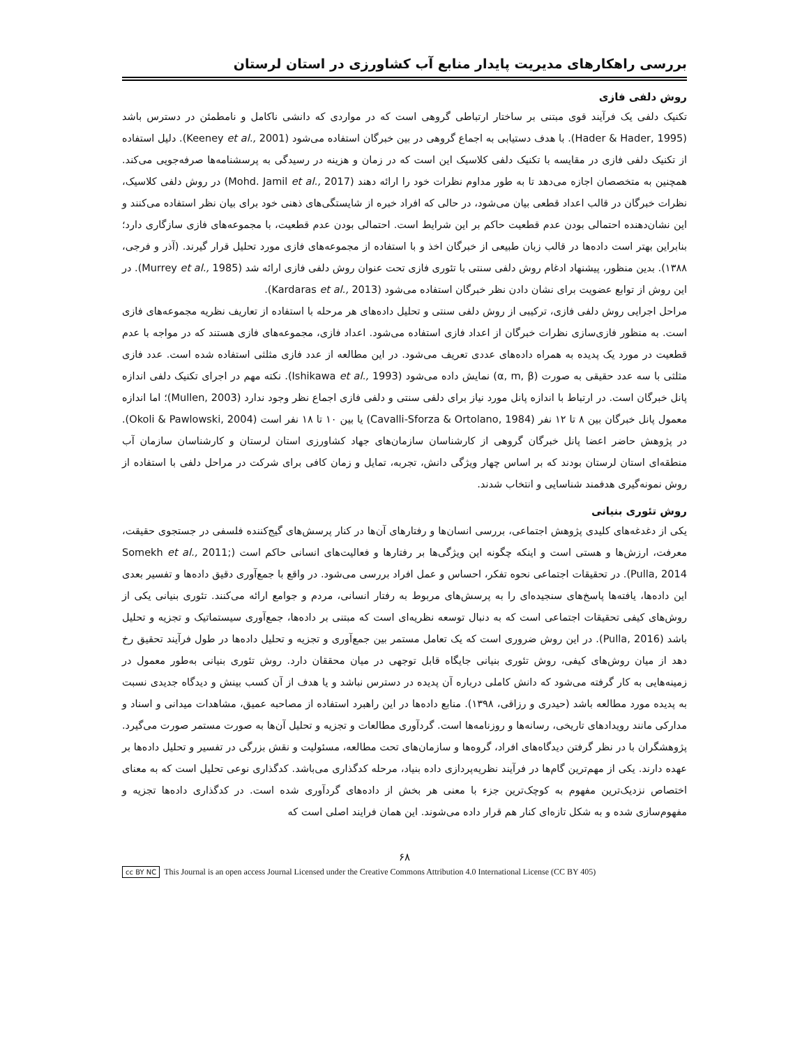بررسی راهکارهای مدیریت پایدار منابع آب کشاورزی در استان لرستان
روش دلفی فازی
تکنیک دلفی یک فرآیند قوی مبتنی بر ساختار ارتباطی گروهی است که در مواردی که دانشی ناکامل و نامطمئن در دسترس باشد (Hader & Hader, 1995). با هدف دستیابی به اجماع گروهی در بین خبرگان استفاده می‌شود (Keeney et al., 2001). دلیل استفاده از تکنیک دلفی فازی در مقایسه با تکنیک دلفی کلاسیک این است که در زمان و هزینه در رسیدگی به پرسشنامه‌ها صرفه‌جویی می‌کند. همچنین به متخصصان اجازه می‌دهد تا به طور مداوم نظرات خود را ارائه دهند (Mohd. Jamil et al., 2017) در روش دلفی کلاسیک، نظرات خبرگان در قالب اعداد قطعی بیان می‌شود، در حالی که افراد خبره از شایستگی‌های ذهنی خود برای بیان نظر استفاده می‌کنند و این نشان‌دهنده احتمالی بودن عدم قطعیت حاکم بر این شرایط است. احتمالی بودن عدم قطعیت، با مجموعه‌های فازی سازگاری دارد؛ بنابراین بهتر است داده‌ها در قالب زبان طبیعی از خبرگان اخذ و با استفاده از مجموعه‌های فازی مورد تحلیل قرار گیرند. (آذر و فرجی، ۱۳۸۸). بدین منظور، پیشنهاد ادغام روش دلفی سنتی با تئوری فازی تحت عنوان روش دلفی فازی ارائه شد (Murrey et al., 1985). در این روش از توابع عضویت برای نشان دادن نظر خبرگان استفاده می‌شود (Kardaras et al., 2013).
مراحل اجرایی روش دلفی فازی، ترکیبی از روش دلفی سنتی و تحلیل داده‌های هر مرحله با استفاده از تعاریف نظریه مجموعه‌های فازی است. به منظور فازی‌سازی نظرات خبرگان از اعداد فازی استفاده می‌شود. اعداد فازی، مجموعه‌های فازی هستند که در مواجه با عدم قطعیت در مورد یک پدیده به همراه داده‌های عددی تعریف می‌شود. در این مطالعه از عدد فازی مثلثی استفاده شده است. عدد فازی مثلثی با سه عدد حقیقی به صورت (α, m, β) نمایش داده می‌شود (Ishikawa et al., 1993). نکته مهم در اجرای تکنیک دلفی اندازه پانل خبرگان است. در ارتباط با اندازه پانل مورد نیاز برای دلفی سنتی و دلفی فازی اجماع نظر وجود ندارد (Mullen, 2003)؛ اما اندازه معمول پانل خبرگان بین ۸ تا ۱۲ نفر (Cavalli-Sforza & Ortolano, 1984) یا بین ۱۰ تا ۱۸ نفر است (Okoli & Pawlowski, 2004). در پژوهش حاضر اعضا پانل خبرگان گروهی از کارشناسان سازمان‌های جهاد کشاورزی استان لرستان و کارشناسان سازمان آب منطقه‌ای استان لرستان بودند که بر اساس چهار ویژگی دانش، تجربه، تمایل و زمان کافی برای شرکت در مراحل دلفی با استفاده از روش نمونه‌گیری هدفمند شناسایی و انتخاب شدند.
روش تئوری بنیانی
یکی از دغدغه‌های کلیدی پژوهش اجتماعی، بررسی انسان‌ها و رفتارهای آن‌ها در کنار پرسش‌های گیج‌کننده فلسفی در جستجوی حقیقت، معرفت، ارزش‌ها و هستی است و اینکه چگونه این ویژگی‌ها بر رفتارها و فعالیت‌های انسانی حاکم است (Somekh et al., 2011; Pulla, 2014). در تحقیقات اجتماعی نحوه تفکر، احساس و عمل افراد بررسی می‌شود. در واقع با جمع‌آوری دقیق داده‌ها و تفسیر بعدی این داده‌ها، یافته‌ها پاسخ‌های سنجیده‌ای را به پرسش‌های مربوط به رفتار انسانی، مردم و جوامع ارائه می‌کنند. تئوری بنیانی یکی از روش‌های کیفی تحقیقات اجتماعی است که به دنبال توسعه نظریه‌ای است که مبتنی بر داده‌ها، جمع‌آوری سیستماتیک و تجزیه و تحلیل باشد (Pulla, 2016). در این روش ضروری است که یک تعامل مستمر بین جمع‌آوری و تجزیه و تحلیل داده‌ها در طول فرآیند تحقیق رخ دهد از میان روش‌های کیفی، روش تئوری بنیانی جایگاه قابل توجهی در میان محققان دارد. روش تئوری بنیانی به‌طور معمول در زمینه‌هایی به کار گرفته می‌شود که دانش کاملی درباره آن پدیده در دسترس نباشد و یا هدف از آن کسب بینش و دیدگاه جدیدی نسبت به پدیده مورد مطالعه باشد (حیدری و رزاقی، ۱۳۹۸). منابع داده‌ها در این راهبرد استفاده از مصاحبه عمیق، مشاهدات میدانی و اسناد و مدارکی مانند رویدادهای تاریخی، رسانه‌ها و روزنامه‌ها است. گردآوری مطالعات و تجزیه و تحلیل آن‌ها به صورت مستمر صورت می‌گیرد. پژوهشگران با در نظر گرفتن دیدگاه‌های افراد، گروه‌ها و سازمان‌های تحت مطالعه، مسئولیت و نقش بزرگی در تفسیر و تحلیل داده‌ها بر عهده دارند. یکی از مهم‌ترین گام‌ها در فرآیند نظریه‌پردازی داده بنیاد، مرحله کدگذاری می‌باشد. کدگذاری نوعی تحلیل است که به معنای اختصاص نزدیک‌ترین مفهوم به کوچک‌ترین جزء با معنی هر بخش از داده‌های گردآوری شده است. در کدگذاری داده‌ها تجزیه و مفهوم‌سازی شده و به شکل تازه‌ای کنار هم قرار داده می‌شوند. این همان فرایند اصلی است که
۶۸
cc BY NC This Journal is an open access Journal Licensed under the Creative Commons Attribution 4.0 International License (CC BY 405)